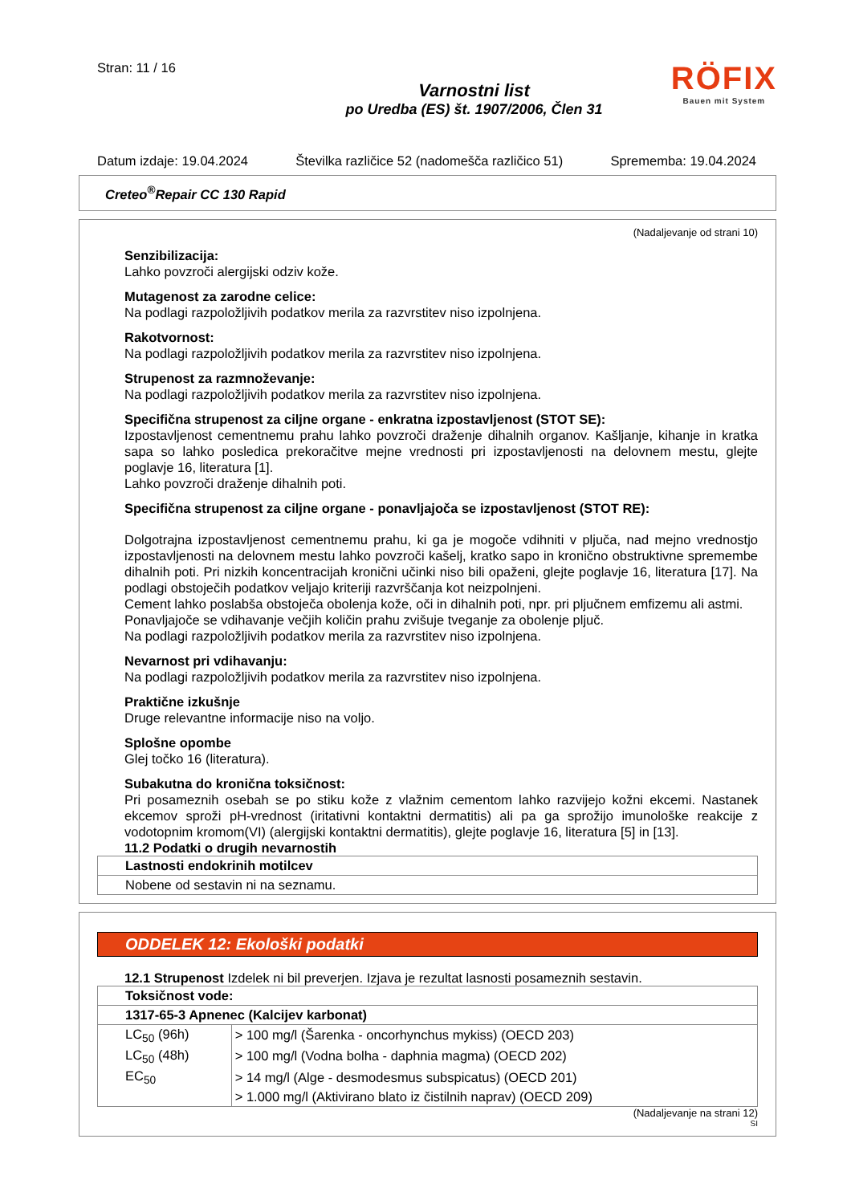Stran: 11 / 16
Varnostni list
po Uredba (ES) št. 1907/2006, Člen 31
RÖFIX
Bauen mit System
Datum izdaje: 19.04.2024 Številka različice 52 (nadomešča različico 51) Sprememba: 19.04.2024
Creteo<sup>®</sup>Repair CC 130 Rapid
(Nadaljevanje od strani 10)
Senzibilizacija:
Lahko povzroči alergijski odziv kože.
Mutagenost za zarodne celice:
Na podlagi razpoložljivih podatkov merila za razvrstitev niso izpolnjena.
Rakotvornost:
Na podlagi razpoložljivih podatkov merila za razvrstitev niso izpolnjena.
Strupenost za razmnoževanje:
Na podlagi razpoložljivih podatkov merila za razvrstitev niso izpolnjena.
Specifična strupenost za ciljne organe - enkratna izpostavljenost (STOT SE):
Izpostavljenost cementnemu prahu lahko povzroči draženje dihalnih organov. Kašljanje, kihanje in kratka sapa so lahko posledica prekoračitve mejne vrednosti pri izpostavljenosti na delovnem mestu, glejte poglavje 16, literatura [1].
Lahko povzroči draženje dihalnih poti.
Specifična strupenost za ciljne organe - ponavljajoča se izpostavljenost (STOT RE):
Dolgotrajna izpostavljenost cementnemu prahu, ki ga je mogoče vdihniti v pljuča, nad mejno vrednostjo izpostavljenosti na delovnem mestu lahko povzroči kašelj, kratko sapo in kronično obstruktivne spremembe dihalnih poti. Pri nizkih koncentracijah kronični učinki niso bili opaženi, glejte poglavje 16, literatura [17]. Na podlagi obstoječih podatkov veljajo kriteriji razvrščanja kot neizpolnjeni.
Cement lahko poslabša obstoječa obolenja kože, oči in dihalnih poti, npr. pri pljučnem emfizemu ali astmi.
Ponavljajoče se vdihavanje večjih količin prahu zvišuje tveganje za obolenje pljuč.
Na podlagi razpoložljivih podatkov merila za razvrstitev niso izpolnjena.
Nevarnost pri vdihavanju:
Na podlagi razpoložljivih podatkov merila za razvrstitev niso izpolnjena.
Praktične izkušnje
Druge relevantne informacije niso na voljo.
Splošne opombe
Glej točko 16 (literatura).
Subakutna do kronična toksičnost:
Pri posameznih osebah se po stiku kože z vlažnim cementom lahko razvijejo kožni ekcemi. Nastanek ekcemov sproži pH-vrednost (iritativni kontaktni dermatitis) ali pa ga sprožijo imunološke reakcije z vodotopnim kromom(VI) (alergijski kontaktni dermatitis), glejte poglavje 16, literatura [5] in [13].
11.2 Podatki o drugih nevarnostih
| Lastnosti endokrinih motilcev |
| --- |
| Nobene od sestavin ni na seznamu. |
ODDELEK 12: Ekološki podatki
12.1 Strupenost Izdelek ni bil preverjen. Izjava je rezultat lasnosti posameznih sestavin.
| Toksičnost vode: | |
| --- | --- |
| 1317-65-3 Apnenec (Kalcijev karbonat) | |
| LC<sub>50</sub> (96h) | > 100 mg/l (Šarenka - oncorhynchus mykiss) (OECD 203) |
| LC<sub>50</sub> (48h) | > 100 mg/l (Vodna bolha - daphnia magma) (OECD 202) |
| EC<sub>50</sub> | > 14 mg/l (Alge - desmodesmus subspicatus) (OECD 201) |
| | > 1.000 mg/l (Aktivirano blato iz čistilnih naprav) (OECD 209) |
(Nadaljevanje na strani 12)
SI